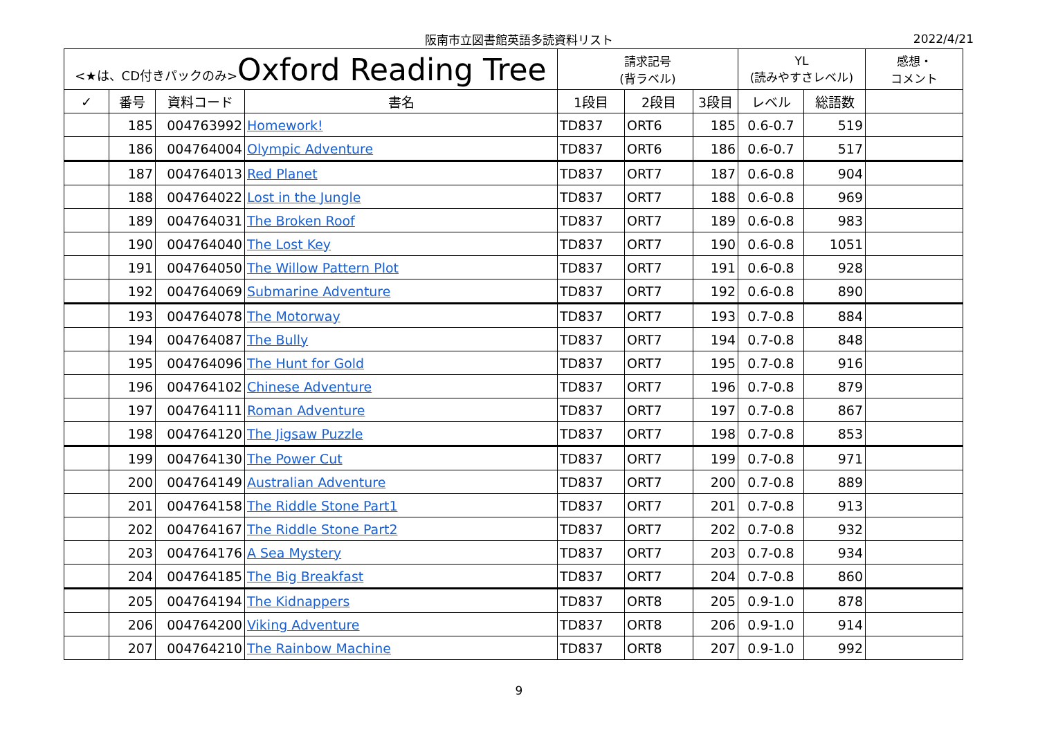阪南市立図書館英語多読資料リスト
2022/4/21
| <★は、CD付きパックのみ> Oxford Reading Tree | | | | 請求記号 (背ラベル) | | | YL (読みやすさレベル) | | 感想・ コメント |
| --- | --- | --- | --- | --- | --- | --- | --- | --- | --- |
| ✓ | 番号 | 資料コード | 書名 | 1段目 | 2段目 | 3段目 | レベル | 総語数 | |
| | 185 | 004763992 | Homework! | TD837 | ORT6 | 185 | 0.6-0.7 | 519 | |
| | 186 | 004764004 | Olympic Adventure | TD837 | ORT6 | 186 | 0.6-0.7 | 517 | |
| | 187 | 004764013 | Red Planet | TD837 | ORT7 | 187 | 0.6-0.8 | 904 | |
| | 188 | 004764022 | Lost in the Jungle | TD837 | ORT7 | 188 | 0.6-0.8 | 969 | |
| | 189 | 004764031 | The Broken Roof | TD837 | ORT7 | 189 | 0.6-0.8 | 983 | |
| | 190 | 004764040 | The Lost Key | TD837 | ORT7 | 190 | 0.6-0.8 | 1051 | |
| | 191 | 004764050 | The Willow Pattern Plot | TD837 | ORT7 | 191 | 0.6-0.8 | 928 | |
| | 192 | 004764069 | Submarine Adventure | TD837 | ORT7 | 192 | 0.6-0.8 | 890 | |
| | 193 | 004764078 | The Motorway | TD837 | ORT7 | 193 | 0.7-0.8 | 884 | |
| | 194 | 004764087 | The Bully | TD837 | ORT7 | 194 | 0.7-0.8 | 848 | |
| | 195 | 004764096 | The Hunt for Gold | TD837 | ORT7 | 195 | 0.7-0.8 | 916 | |
| | 196 | 004764102 | Chinese Adventure | TD837 | ORT7 | 196 | 0.7-0.8 | 879 | |
| | 197 | 004764111 | Roman Adventure | TD837 | ORT7 | 197 | 0.7-0.8 | 867 | |
| | 198 | 004764120 | The Jigsaw Puzzle | TD837 | ORT7 | 198 | 0.7-0.8 | 853 | |
| | 199 | 004764130 | The Power Cut | TD837 | ORT7 | 199 | 0.7-0.8 | 971 | |
| | 200 | 004764149 | Australian Adventure | TD837 | ORT7 | 200 | 0.7-0.8 | 889 | |
| | 201 | 004764158 | The Riddle Stone Part1 | TD837 | ORT7 | 201 | 0.7-0.8 | 913 | |
| | 202 | 004764167 | The Riddle Stone Part2 | TD837 | ORT7 | 202 | 0.7-0.8 | 932 | |
| | 203 | 004764176 | A Sea Mystery | TD837 | ORT7 | 203 | 0.7-0.8 | 934 | |
| | 204 | 004764185 | The Big Breakfast | TD837 | ORT7 | 204 | 0.7-0.8 | 860 | |
| | 205 | 004764194 | The Kidnappers | TD837 | ORT8 | 205 | 0.9-1.0 | 878 | |
| | 206 | 004764200 | Viking Adventure | TD837 | ORT8 | 206 | 0.9-1.0 | 914 | |
| | 207 | 004764210 | The Rainbow Machine | TD837 | ORT8 | 207 | 0.9-1.0 | 992 | |
9